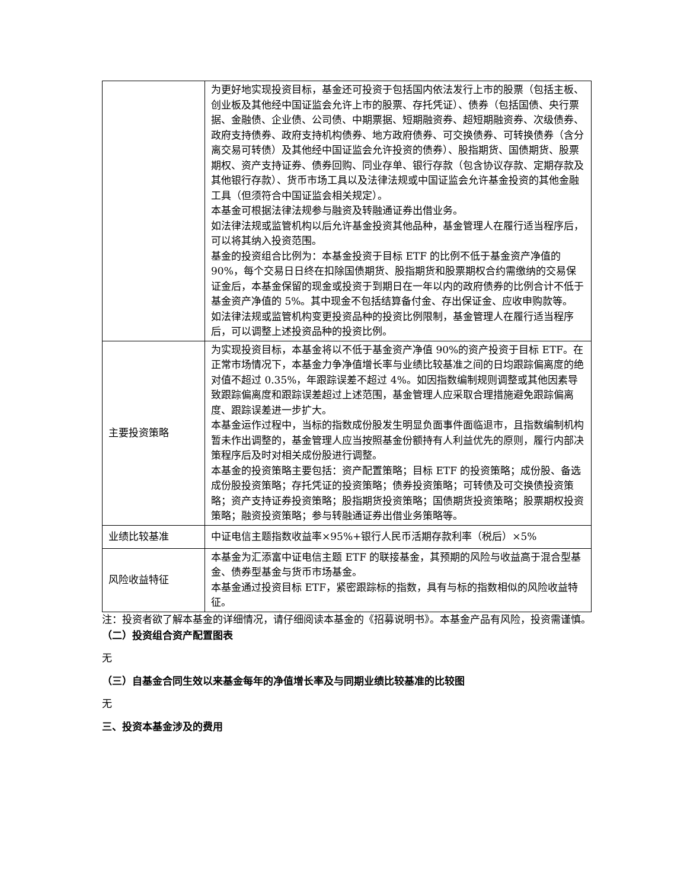| | 为更好地实现投资目标，基金还可投资于包括国内依法发行上市的股票（包括主板、创业板及其他经中国证监会允许上市的股票、存托凭证）、债券（包括国债、央行票据、金融债、企业债、公司债、中期票据、短期融资券、超短期融资券、次级债券、政府支持债券、政府支持机构债券、地方政府债券、可交换债券、可转换债券（含分离交易可转债）及其他经中国证监会允许投资的债券）、股指期货、国债期货、股票期权、资产支持证券、债券回购、同业存单、银行存款（包含协议存款、定期存款及其他银行存款）、货币市场工具以及法律法规或中国证监会允许基金投资的其他金融工具（但须符合中国证监会相关规定）。 本基金可根据法律法规参与融资及转融通证券出借业务。 如法律法规或监管机构以后允许基金投资其他品种，基金管理人在履行适当程序后，可以将其纳入投资范围。 基金的投资组合比例为：本基金投资于目标 ETF 的比例不低于基金资产净值的 90%，每个交易日日终在扣除国债期货、股指期货和股票期权合约需缴纳的交易保证金后，本基金保留的现金或投资于到期日在一年以内的政府债券的比例合计不低于基金资产净值的 5%。其中现金不包括结算备付金、存出保证金、应收申购款等。 如法律法规或监管机构变更投资品种的投资比例限制，基金管理人在履行适当程序后，可以调整上述投资品种的投资比例。 |
| 主要投资策略 | 为实现投资目标，本基金将以不低于基金资产净值 90%的资产投资于目标 ETF。在正常市场情况下，本基金力争净值增长率与业绩比较基准之间的日均跟踪偏离度的绝对值不超过 0.35%，年跟踪误差不超过 4%。如因指数编制规则调整或其他因素导致跟踪偏离度和跟踪误差超过上述范围，基金管理人应采取合理措施避免跟踪偏离度、跟踪误差进一步扩大。 本基金运作过程中，当标的指数成份股发生明显负面事件面临退市，且指数编制机构暂未作出调整的，基金管理人应当按照基金份额持有人利益优先的原则，履行内部决策程序后及时对相关成份股进行调整。 本基金的投资策略主要包括：资产配置策略；目标 ETF 的投资策略；成份股、备选成份股投资策略；存托凭证的投资策略；债券投资策略；可转债及可交换债投资策略；资产支持证券投资策略；股指期货投资策略；国债期货投资策略；股票期权投资策略；融资投资策略；参与转融通证券出借业务策略等。 |
| 业绩比较基准 | 中证电信主题指数收益率×95%+银行人民币活期存款利率（税后）×5% |
| 风险收益特征 | 本基金为汇添富中证电信主题 ETF 的联接基金，其预期的风险与收益高于混合型基金、债券型基金与货币市场基金。 本基金通过投资目标 ETF，紧密跟踪标的指数，具有与标的指数相似的风险收益特征。 |
注：投资者欲了解本基金的详细情况，请仔细阅读本基金的《招募说明书》。本基金产品有风险，投资需谨慎。
（二）投资组合资产配置图表
无
（三）自基金合同生效以来基金每年的净值增长率及与同期业绩比较基准的比较图
无
三、投资本基金涉及的费用